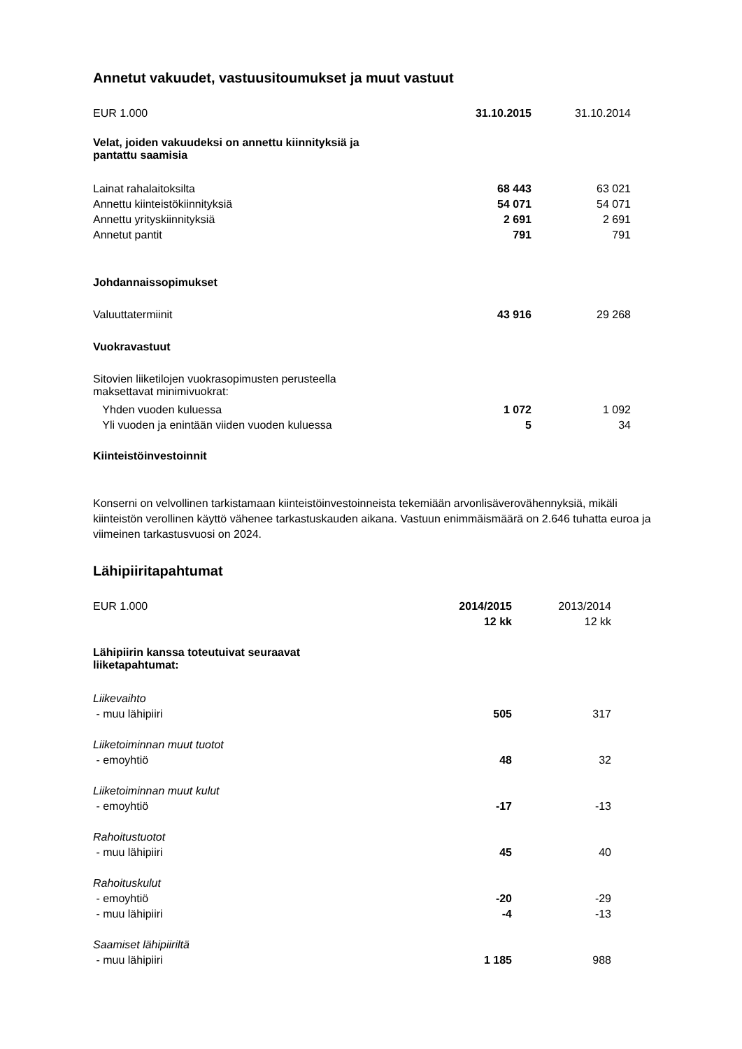Annetut vakuudet, vastuusitoumukset ja muut vastuut
| EUR 1.000 | 31.10.2015 | 31.10.2014 |
| Velat, joiden vakuudeksi on annettu kiinnityksiä ja pantattu saamisia | | |
| Lainat rahalaitoksilta | 68 443 | 63 021 |
| Annettu kiinteistökiinnityksiä | 54 071 | 54 071 |
| Annettu yrityskiinnityksiä | 2 691 | 2 691 |
| Annetut pantit | 791 | 791 |
| Johdannaissopimukset | | |
| Valuuttatermiinit | 43 916 | 29 268 |
| Vuokravastuut | | |
| Sitovien liiketilojen vuokrasopimusten perusteella maksettavat minimivuokrat: | | |
| Yhden vuoden kuluessa | 1 072 | 1 092 |
| Yli vuoden ja enintään viiden vuoden kuluessa | 5 | 34 |
| Kiinteistöinvestoinnit | | |
Konserni on velvollinen tarkistamaan kiinteistöinvestoinneista tekemiään arvonlisäverovähennyksiä, mikäli kiinteistön verollinen käyttö vähenee tarkastuskauden aikana. Vastuun enimmäismäärä on 2.646 tuhatta euroa ja viimeinen tarkastusvuosi on 2024.
Lähipiiritapahtumat
| EUR 1.000 | 2014/2015 | 2013/2014 |
| | 12 kk | 12 kk |
| Lähipiirin kanssa toteutuivat seuraavat liiketapahtumat: | | |
| Liikevaihto | | |
| - muu lähipiiri | 505 | 317 |
| Liiketoiminnan muut tuotot | | |
| - emoyhtiö | 48 | 32 |
| Liiketoiminnan muut kulut | | |
| - emoyhtiö | -17 | -13 |
| Rahoitustuotot | | |
| - muu lähipiiri | 45 | 40 |
| Rahoituskulut | | |
| - emoyhtiö | -20 | -29 |
| - muu lähipiiri | -4 | -13 |
| Saamiset lähipiiriltä | | |
| - muu lähipiiri | 1 185 | 988 |